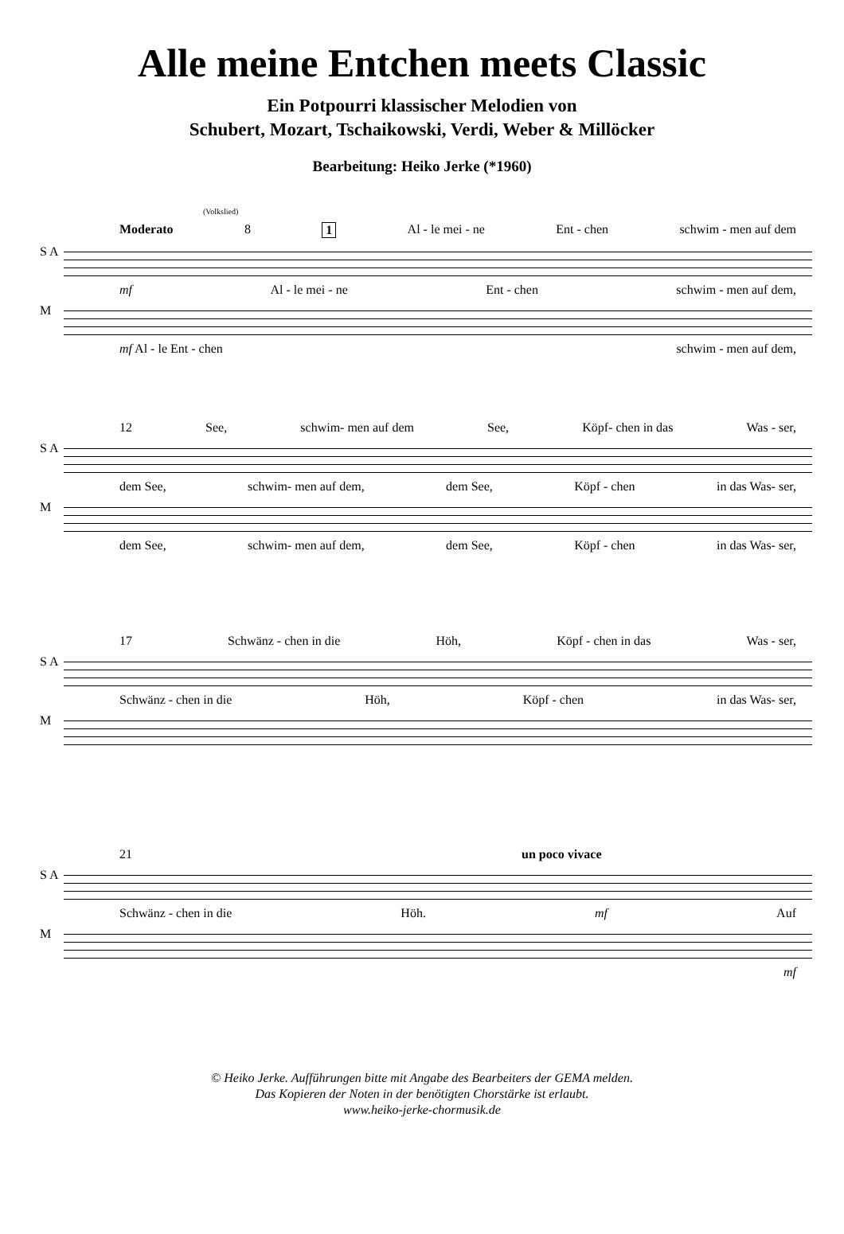Alle meine Entchen meets Classic
Ein Potpourri klassischer Melodien von
Schubert, Mozart, Tschaikowski, Verdi, Weber & Millöcker
Bearbeitung: Heiko Jerke (*1960)
(Volkslied)
Moderato 8 1 Al - le mei - ne Ent - chen schwim - men auf dem
S A
mf Al - le mei - ne Ent - chen schwim - men auf dem,
M
mf Al - le Ent - chen schwim - men auf dem,
12 See, schwim- men auf dem See, Köpf- chen in das Was - ser,
S A
dem See, schwim- men auf dem, dem See, Köpf - chen in das Was- ser,
M
dem See, schwim- men auf dem, dem See, Köpf - chen in das Was- ser,
17 Schwänz - chen in die Höh, Köpf - chen in das Was - ser,
S A
Schwänz - chen in die Höh, Köpf - chen in das Was- ser,
M
21 un poco vivace
S A
Schwänz - chen in die Höh. mf Auf
M
mf
© Heiko Jerke. Aufführungen bitte mit Angabe des Bearbeiters der GEMA melden.
Das Kopieren der Noten in der benötigten Chorstärke ist erlaubt.
www.heiko-jerke-chormusik.de